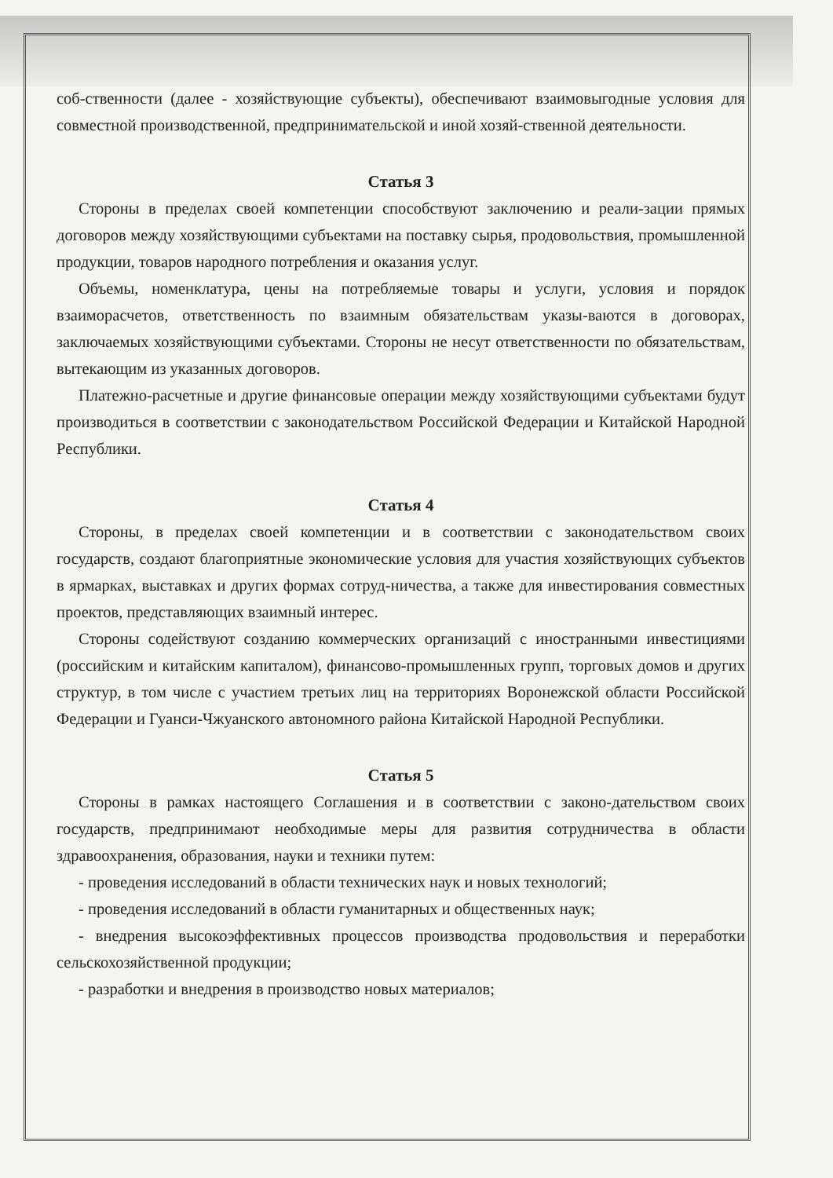соб-ственности (далее - хозяйствующие субъекты), обеспечивают взаимовыгодные условия для совместной производственной, предпринимательской и иной хозяй-ственной деятельности.
Статья 3
Стороны в пределах своей компетенции способствуют заключению и реали-зации прямых договоров между хозяйствующими субъектами на поставку сырья, продовольствия, промышленной продукции, товаров народного потребления и оказания услуг.
Объемы, номенклатура, цены на потребляемые товары и услуги, условия и порядок взаиморасчетов, ответственность по взаимным обязательствам указы-ваются в договорах, заключаемых хозяйствующими субъектами. Стороны не несут ответственности по обязательствам, вытекающим из указанных договоров.
Платежно-расчетные и другие финансовые операции между хозяйствующими субъектами будут производиться в соответствии с законодательством Российской Федерации и Китайской Народной Республики.
Статья 4
Стороны, в пределах своей компетенции и в соответствии с законодательством своих государств, создают благоприятные экономические условия для участия хозяйствующих субъектов в ярмарках, выставках и других формах сотруд-ничества, а также для инвестирования совместных проектов, представляющих взаимный интерес.
Стороны содействуют созданию коммерческих организаций с иностранными инвестициями (российским и китайским капиталом), финансово-промышленных групп, торговых домов и других структур, в том числе с участием третьих лиц на территориях Воронежской области Российской Федерации и Гуанси-Чжуанского автономного района Китайской Народной Республики.
Статья 5
Стороны в рамках настоящего Соглашения и в соответствии с законо-дательством своих государств, предпринимают необходимые меры для развития сотрудничества в области здравоохранения, образования, науки и техники путем:
- проведения исследований в области технических наук и новых технологий;
- проведения исследований в области гуманитарных и общественных наук;
- внедрения высокоэффективных процессов производства продовольствия и переработки сельскохозяйственной продукции;
- разработки и внедрения в производство новых материалов;